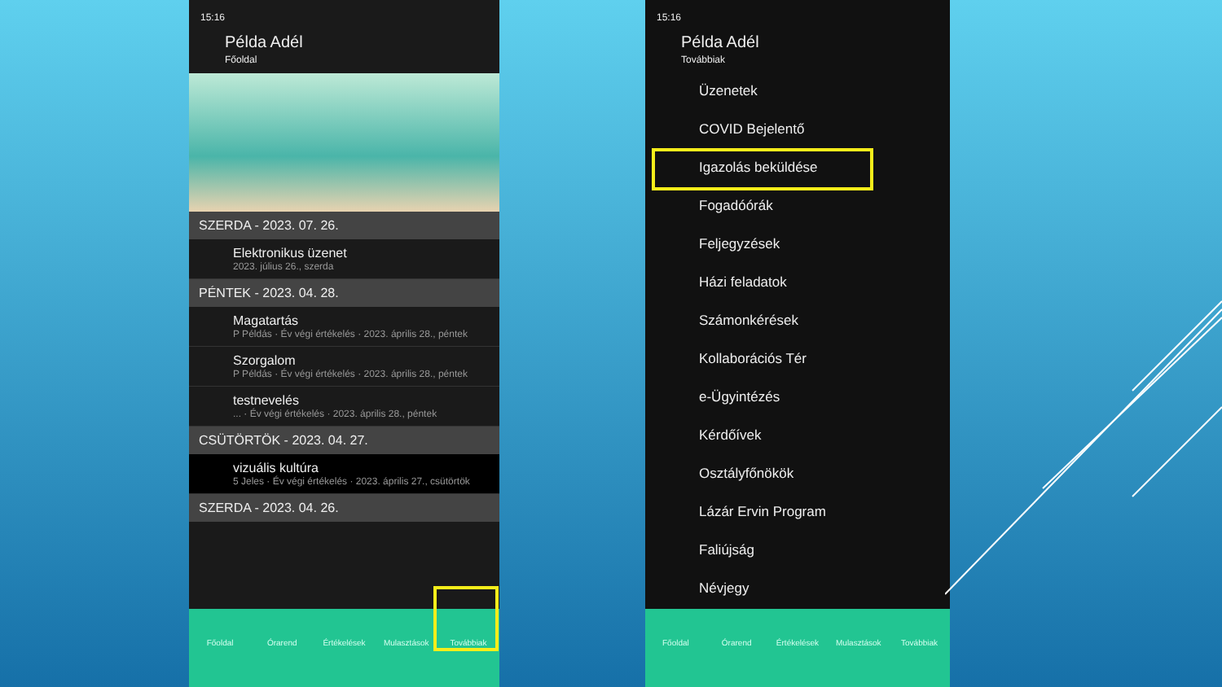15:16
Példa Adél
Főoldal
SZERDA - 2023. 07. 26.
Elektronikus üzenet
2023. július 26., szerda
PÉNTEK - 2023. 04. 28.
Magatartás
P Példás · Év végi értékelés · 2023. április 28., péntek
Szorgalom
P Példás · Év végi értékelés · 2023. április 28., péntek
testnevelés... · Év végi értékelés · 2023. április 28., péntek
CSÜTÖRTÖK - 2023. 04. 27.
vizuális kultúra
5 Jeles · Év végi értékelés · 2023. április 27., csütörtök
SZERDA - 2023. 04. 26.
Főoldal Órarend Értékelések Mulasztások Továbbiak
15:16
Példa Adél
Továbbiak
Üzenetek
COVID Bejelentő
Igazolás beküldése
Fogadóórák
Feljegyzések
Házi feladatok
Számonkérések
Kollaborációs Tér
e-Ügyintézés
Kérdőívek
Osztályfőnökök
Lázár Ervin Program
Faliújság
Névjegy
Főoldal Órarend Értékelések Mulasztások Továbbiak